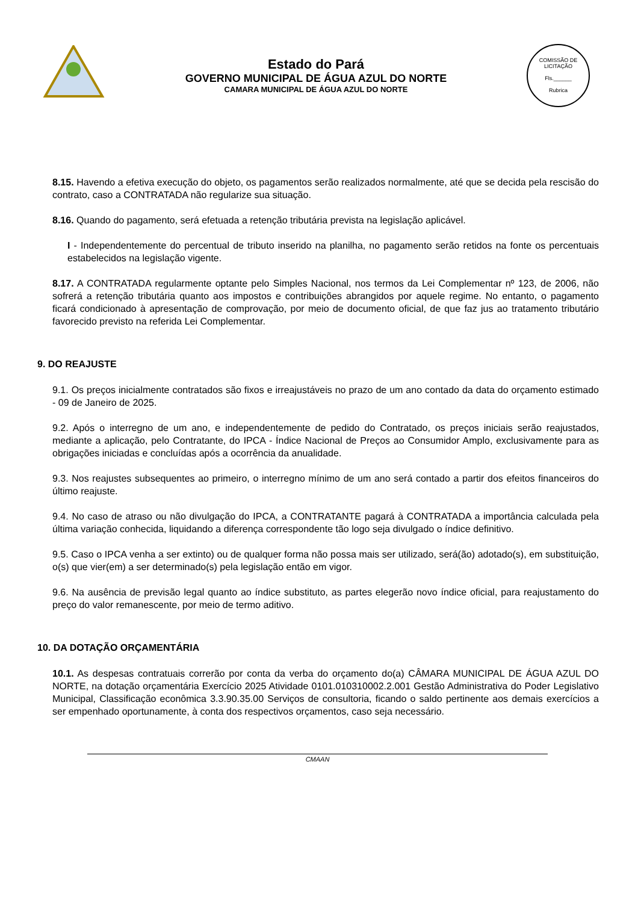Estado do Pará
GOVERNO MUNICIPAL DE ÁGUA AZUL DO NORTE
CAMARA MUNICIPAL DE ÁGUA AZUL DO NORTE
COMISSÃO DE LICITAÇÃO
Fls.______
Rubrica
8.15. Havendo a efetiva execução do objeto, os pagamentos serão realizados normalmente, até que se decida pela rescisão do contrato, caso a CONTRATADA não regularize sua situação.
8.16. Quando do pagamento, será efetuada a retenção tributária prevista na legislação aplicável.
I - Independentemente do percentual de tributo inserido na planilha, no pagamento serão retidos na fonte os percentuais estabelecidos na legislação vigente.
8.17. A CONTRATADA regularmente optante pelo Simples Nacional, nos termos da Lei Complementar nº 123, de 2006, não sofrerá a retenção tributária quanto aos impostos e contribuições abrangidos por aquele regime. No entanto, o pagamento ficará condicionado à apresentação de comprovação, por meio de documento oficial, de que faz jus ao tratamento tributário favorecido previsto na referida Lei Complementar.
9. DO REAJUSTE
9.1. Os preços inicialmente contratados são fixos e irreajustáveis no prazo de um ano contado da data do orçamento estimado - 09 de Janeiro de 2025.
9.2. Após o interregno de um ano, e independentemente de pedido do Contratado, os preços iniciais serão reajustados, mediante a aplicação, pelo Contratante, do IPCA - Índice Nacional de Preços ao Consumidor Amplo, exclusivamente para as obrigações iniciadas e concluídas após a ocorrência da anualidade.
9.3. Nos reajustes subsequentes ao primeiro, o interregno mínimo de um ano será contado a partir dos efeitos financeiros do último reajuste.
9.4. No caso de atraso ou não divulgação do IPCA, a CONTRATANTE pagará à CONTRATADA a importância calculada pela última variação conhecida, liquidando a diferença correspondente tão logo seja divulgado o índice definitivo.
9.5. Caso o IPCA venha a ser extinto) ou de qualquer forma não possa mais ser utilizado, será(ão) adotado(s), em substituição, o(s) que vier(em) a ser determinado(s) pela legislação então em vigor.
9.6. Na ausência de previsão legal quanto ao índice substituto, as partes elegerão novo índice oficial, para reajustamento do preço do valor remanescente, por meio de termo aditivo.
10. DA DOTAÇÃO ORÇAMENTÁRIA
10.1. As despesas contratuais correrão por conta da verba do orçamento do(a) CÂMARA MUNICIPAL DE ÁGUA AZUL DO NORTE, na dotação orçamentária Exercício 2025 Atividade 0101.010310002.2.001 Gestão Administrativa do Poder Legislativo Municipal, Classificação econômica 3.3.90.35.00 Serviços de consultoria, ficando o saldo pertinente aos demais exercícios a ser empenhado oportunamente, à conta dos respectivos orçamentos, caso seja necessário.
CMAAN